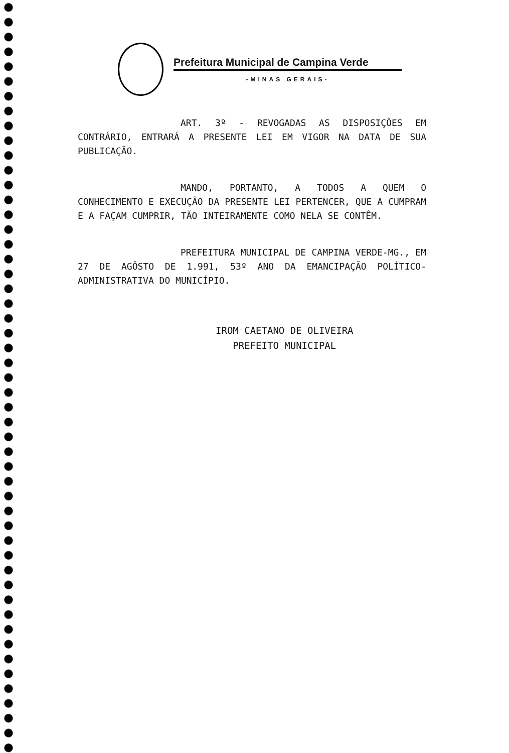Prefeitura Municipal de Campina Verde
-MINAS GERAIS-
ART. 3º - REVOGADAS AS DISPOSIÇÕES EM CONTRÁRIO, ENTRARÁ A PRESENTE LEI EM VIGOR NA DATA DE SUA PUBLICAÇÃO.
MANDO, PORTANTO, A TODOS A QUEM O CONHECIMENTO E EXECUÇÃO DA PRESENTE LEI PERTENCER, QUE A CUMPRAM E A FAÇAM CUMPRIR, TÃO INTEIRAMENTE COMO NELA SE CONTÊM.
PREFEITURA MUNICIPAL DE CAMPINA VERDE-MG., EM 27 DE AGÔSTO DE 1.991, 53º ANO DA EMANCIPAÇÃO POLÍTICO-ADMINISTRATIVA DO MUNICÍPIO.
IROM CAETANO DE OLIVEIRA
PREFEITO MUNICIPAL